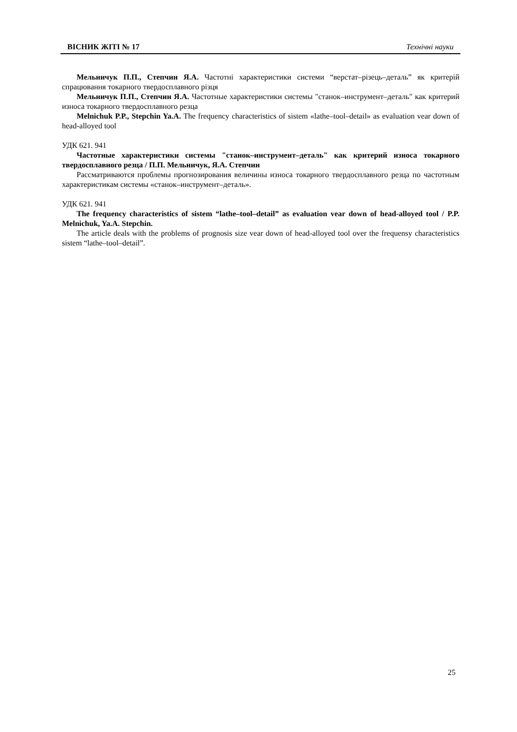ВІСНИК ЖІТІ № 17 Технічні науки
Мельничук П.П., Степчин Я.А. Частотні характеристики системи “верстат–різець–деталь” як критерій спрацювання токарного твердосплавного різця
Мельничук П.П., Степчин Я.А. Частотные характеристики системы "станок–инструмент–деталь" как критерий износа токарного твердосплавного резца
Melnichuk P.P., Stepchin Ya.A. The frequency characteristics of sistem «lathe–tool–detail» as evaluation vear down of head-alloyed tool
УДК 621. 941
Частотные характеристики системы "станок–инструмент–деталь" как критерий износа токарного твердосплавного резца / П.П. Мельничук, Я.А. Степчин
Рассматриваются проблемы прогнозирования величины износа токарного твердосплавного резца по частотным характеристикам системы «станок–инструмент–деталь».
УДК 621. 941
The frequency characteristics of sistem “lathe–tool–detail” as evaluation vear down of head-alloyed tool / P.P. Melnichuk, Ya.A. Stepchin.
The article deals with the problems of prognosis size vear down of head-alloyed tool over the frequensy characteristics sistem “lathe–tool–detail”.
25